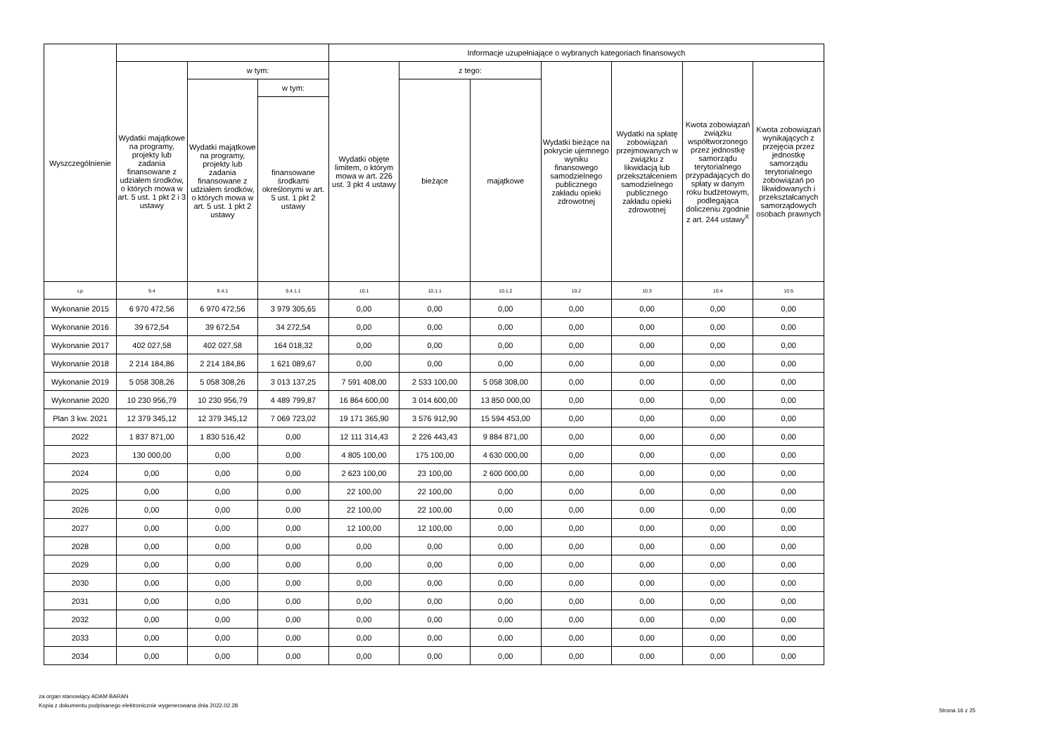| Wyszczególnienie | | | | Informacje uzupełniające o wybranych kategoriach finansowych | | | | | | |
| --- | --- | --- | --- | --- | --- | --- | --- | --- | --- | --- |
| | Wydatki majątkowe na programy, projekty lub zadania finansowane z udziałem środków, o których mowa w art. 5 ust. 1 pkt 2 i 3 ustawy | w tym: | | Wydatki objęte limitem, o którym mowa w art. 226 ust. 3 pkt 4 ustawy | z tego: | | Wydatki bieżące na pokrycie ujemnego wyniku finansowego samodzielnego publicznego zakładu opieki zdrowotnej | Wydatki na spłatę zobowiązań przejmowanych w związku z likwidacją lub przekształceniem samodzielnego publicznego zakładu opieki zdrowotnej | Kwota zobowiązań związku współtworzonego przez jednostkę samorządu terytorialnego przypadających do spłaty w danym roku budżetowym, podlegająca doliczeniu zgodnie z art. 244 ustawy<sup>X</sup> | Kwota zobowiązań wynikających z przejęcia przez jednostkę samorządu terytorialnego zobowiązań po likwidowanych i przekształcanych samorządowych osobach prawnych |
| | | Wydatki majątkowe na programy, projekty lub zadania finansowane z udziałem środków, o których mowa w art. 5 ust. 1 pkt 2 ustawy | w tym: | | bieżące | majątkowe | | | | |
| | | | finansowane środkami określonymi w art. 5 ust. 1 pkt 2 ustawy | | | | | | | |
| Lp | 9.4 | 9.4.1 | 9.4.1.1 | 10.1 | 10.1.1 | 10.1.2 | 10.2 | 10.3 | 10.4 | 10.5 |
| Wykonanie 2015 | 6 970 472,56 | 6 970 472,56 | 3 979 305,65 | 0,00 | 0,00 | 0,00 | 0,00 | 0,00 | 0,00 | 0,00 |
| Wykonanie 2016 | 39 672,54 | 39 672,54 | 34 272,54 | 0,00 | 0,00 | 0,00 | 0,00 | 0,00 | 0,00 | 0,00 |
| Wykonanie 2017 | 402 027,58 | 402 027,58 | 164 018,32 | 0,00 | 0,00 | 0,00 | 0,00 | 0,00 | 0,00 | 0,00 |
| Wykonanie 2018 | 2 214 184,86 | 2 214 184,86 | 1 621 089,67 | 0,00 | 0,00 | 0,00 | 0,00 | 0,00 | 0,00 | 0,00 |
| Wykonanie 2019 | 5 058 308,26 | 5 058 308,26 | 3 013 137,25 | 7 591 408,00 | 2 533 100,00 | 5 058 308,00 | 0,00 | 0,00 | 0,00 | 0,00 |
| Wykonanie 2020 | 10 230 956,79 | 10 230 956,79 | 4 489 799,87 | 16 864 600,00 | 3 014 600,00 | 13 850 000,00 | 0,00 | 0,00 | 0,00 | 0,00 |
| Plan 3 kw. 2021 | 12 379 345,12 | 12 379 345,12 | 7 069 723,02 | 19 171 365,90 | 3 576 912,90 | 15 594 453,00 | 0,00 | 0,00 | 0,00 | 0,00 |
| 2022 | 1 837 871,00 | 1 830 516,42 | 0,00 | 12 111 314,43 | 2 226 443,43 | 9 884 871,00 | 0,00 | 0,00 | 0,00 | 0,00 |
| 2023 | 130 000,00 | 0,00 | 0,00 | 4 805 100,00 | 175 100,00 | 4 630 000,00 | 0,00 | 0,00 | 0,00 | 0,00 |
| 2024 | 0,00 | 0,00 | 0,00 | 2 623 100,00 | 23 100,00 | 2 600 000,00 | 0,00 | 0,00 | 0,00 | 0,00 |
| 2025 | 0,00 | 0,00 | 0,00 | 22 100,00 | 22 100,00 | 0,00 | 0,00 | 0,00 | 0,00 | 0,00 |
| 2026 | 0,00 | 0,00 | 0,00 | 22 100,00 | 22 100,00 | 0,00 | 0,00 | 0,00 | 0,00 | 0,00 |
| 2027 | 0,00 | 0,00 | 0,00 | 12 100,00 | 12 100,00 | 0,00 | 0,00 | 0,00 | 0,00 | 0,00 |
| 2028 | 0,00 | 0,00 | 0,00 | 0,00 | 0,00 | 0,00 | 0,00 | 0,00 | 0,00 | 0,00 |
| 2029 | 0,00 | 0,00 | 0,00 | 0,00 | 0,00 | 0,00 | 0,00 | 0,00 | 0,00 | 0,00 |
| 2030 | 0,00 | 0,00 | 0,00 | 0,00 | 0,00 | 0,00 | 0,00 | 0,00 | 0,00 | 0,00 |
| 2031 | 0,00 | 0,00 | 0,00 | 0,00 | 0,00 | 0,00 | 0,00 | 0,00 | 0,00 | 0,00 |
| 2032 | 0,00 | 0,00 | 0,00 | 0,00 | 0,00 | 0,00 | 0,00 | 0,00 | 0,00 | 0,00 |
| 2033 | 0,00 | 0,00 | 0,00 | 0,00 | 0,00 | 0,00 | 0,00 | 0,00 | 0,00 | 0,00 |
| 2034 | 0,00 | 0,00 | 0,00 | 0,00 | 0,00 | 0,00 | 0,00 | 0,00 | 0,00 | 0,00 |
za organ stanowiący ADAM BARAN
Kopia z dokumentu podpisanego elektronicznie wygenerowana dnia 2022.02.28
Strona 16 z 25